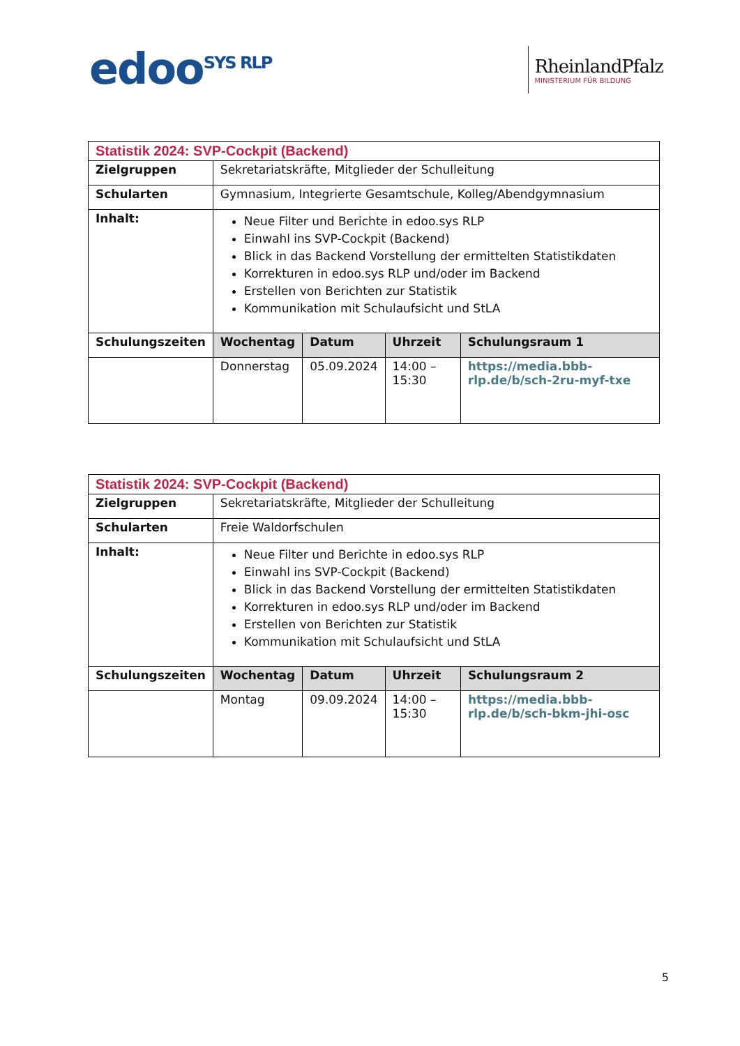edoo<sup>SYS RLP</sup>
RheinlandPfalz
MINISTERIUM FÜR BILDUNG
| Statistik 2024: SVP-Cockpit (Backend) | | | | |
| Zielgruppen | Sekretariatskräfte, Mitglieder der Schulleitung | | | |
| Schularten | Gymnasium, Integrierte Gesamtschule, Kolleg/Abendgymnasium | | | |
| Inhalt: | Neue Filter und Berichte in edoo.sys RLP Einwahl ins SVP-Cockpit (Backend) Blick in das Backend Vorstellung der ermittelten Statistikdaten Korrekturen in edoo.sys RLP und/oder im Backend Erstellen von Berichten zur Statistik Kommunikation mit Schulaufsicht und StLA | | | |
| Schulungszeiten | Wochentag | Datum | Uhrzeit | Schulungsraum 1 |
| | Donnerstag | 05.09.2024 | 14:00 – 15:30 | https://media.bbb-rlp.de/b/sch-2ru-myf-txe |
| Statistik 2024: SVP-Cockpit (Backend) | | | | |
| Zielgruppen | Sekretariatskräfte, Mitglieder der Schulleitung | | | |
| Schularten | Freie Waldorfschulen | | | |
| Inhalt: | Neue Filter und Berichte in edoo.sys RLP Einwahl ins SVP-Cockpit (Backend) Blick in das Backend Vorstellung der ermittelten Statistikdaten Korrekturen in edoo.sys RLP und/oder im Backend Erstellen von Berichten zur Statistik Kommunikation mit Schulaufsicht und StLA | | | |
| Schulungszeiten | Wochentag | Datum | Uhrzeit | Schulungsraum 2 |
| | Montag | 09.09.2024 | 14:00 – 15:30 | https://media.bbb-rlp.de/b/sch-bkm-jhi-osc |
5